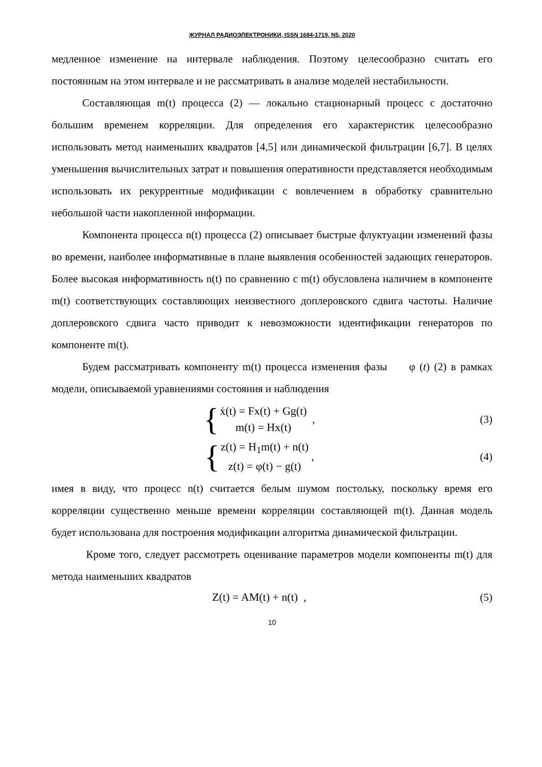ЖУРНАЛ РАДИОЭЛЕКТРОНИКИ, ISSN 1684-1719, N5, 2020
медленное изменение на интервале наблюдения. Поэтому целесообразно считать его постоянным на этом интервале и не рассматривать в анализе моделей нестабильности.
Составляющая m(t) процесса (2) — локально стационарный процесс с достаточно большим временем корреляции. Для определения его характеристик целесообразно использовать метод наименьших квадратов [4,5] или динамической фильтрации [6,7]. В целях уменьшения вычислительных затрат и повышения оперативности представляется необходимым использовать их рекуррентные модификации с вовлечением в обработку сравнительно небольшой части накопленной информации.
Компонента процесса n(t) процесса (2) описывает быстрые флуктуации изменений фазы во времени, наиболее информативные в плане выявления особенностей задающих генераторов. Более высокая информативность n(t) по сравнению с m(t) обусловлена наличием в компоненте m(t) соответствующих составляющих неизвестного доплеровского сдвига частоты. Наличие доплеровского сдвига часто приводит к невозможности идентификации генераторов по компоненте m(t).
Будем рассматривать компоненту m(t) процесса изменения фазы φ (t) (2) в рамках модели, описываемой уравнениями состояния и наблюдения
{
ẋ(t) = Fx(t) + Gg(t)
m(t) = Hx(t)
,
(3)
{
z(t) = H<sub>1</sub>m(t) + n(t)
z(t) = φ(t) − g(t)
,
(4)
имея в виду, что процесс n(t) считается белым шумом постольку, поскольку время его корреляции существенно меньше времени корреляции составляющей m(t). Данная модель будет использована для построения модификации алгоритма динамической фильтрации.
Кроме того, следует рассмотреть оценивание параметров модели компоненты m(t) для метода наименьших квадратов
Z(t) = AM(t) + n(t) , (5)
10